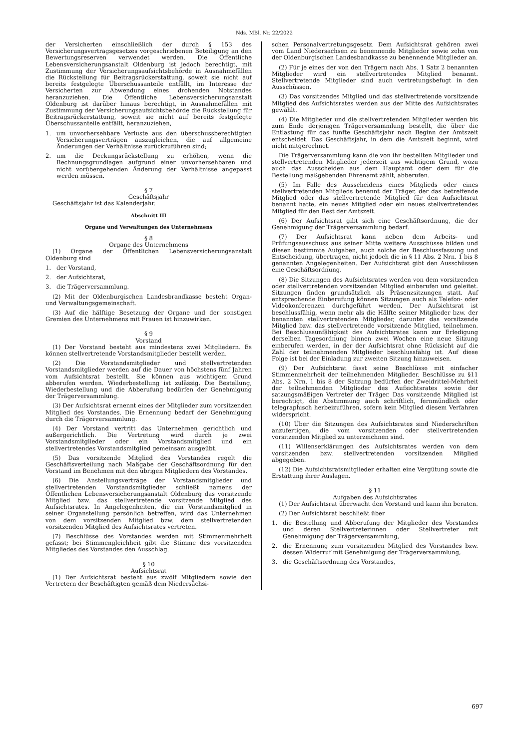Nds. MBl. Nr. 22/2022
der Versicherten einschließlich der durch § 153 des Versicherungsvertragsgesetzes vorgeschriebenen Beteiligung an den Bewertungsreserven verwendet werden. Die Öffentliche Lebensversicherungsanstalt Oldenburg ist jedoch berechtigt, mit Zustimmung der Versicherungsaufsichtsbehörde in Ausnahmefällen die Rückstellung für Beitragsrückerstattung, soweit sie nicht auf bereits festgelegte Überschussanteile entfällt, im Interesse der Versicherten zur Abwendung eines drohenden Notstandes heranzuziehen. Die Öffentliche Lebensversicherungsanstalt Oldenburg ist darüber hinaus berechtigt, in Ausnahmefällen mit Zustimmung der Versicherungsaufsichtsbehörde die Rückstellung für Beitragsrückerstattung, soweit sie nicht auf bereits festgelegte Überschussanteile entfällt, heranzuziehen,
1. um unvorhersehbare Verluste aus den überschussberechtigten Versicherungsverträgen auszugleichen, die auf allgemeine Änderungen der Verhältnisse zurückzuführen sind;
2. um die Deckungsrückstellung zu erhöhen, wenn die Rechnungsgrundlagen aufgrund einer unvorhersehbaren und nicht vorübergehenden Änderung der Verhältnisse angepasst werden müssen.
§ 7
Geschäftsjahr
Geschäftsjahr ist das Kalenderjahr.
Abschnitt III
Organe und Verwaltungen des Unternehmens
§ 8
Organe des Unternehmens
(1) Organe der Öffentlichen Lebensversicherungsanstalt Oldenburg sind
1. der Vorstand,
2. der Aufsichtsrat,
3. die Trägerversammlung.
(2) Mit der Oldenburgischen Landesbrandkasse besteht Organ- und Verwaltungsgemeinschaft.
(3) Auf die hälftige Besetzung der Organe und der sonstigen Gremien des Unternehmens mit Frauen ist hinzuwirken.
§ 9
Vorstand
(1) Der Vorstand besteht aus mindestens zwei Mitgliedern. Es können stellvertretende Vorstandsmitglieder bestellt werden.
(2) Die Vorstandsmitglieder und stellvertretenden Vorstandsmitglieder werden auf die Dauer von höchstens fünf Jahren vom Aufsichtsrat bestellt. Sie können aus wichtigem Grund abberufen werden. Wiederbestellung ist zulässig. Die Bestellung, Wiederbestellung und die Abberufung bedürfen der Genehmigung der Trägerversammlung.
(3) Der Aufsichtsrat ernennt eines der Mitglieder zum vorsitzenden Mitglied des Vorstandes. Die Ernennung bedarf der Genehmigung durch die Trägerversammlung.
(4) Der Vorstand vertritt das Unternehmen gerichtlich und außergerichtlich. Die Vertretung wird durch je zwei Vorstandsmitglieder oder ein Vorstandsmitglied und ein stellvertretendes Vorstandsmitglied gemeinsam ausgeübt.
(5) Das vorsitzende Mitglied des Vorstandes regelt die Geschäftsverteilung nach Maßgabe der Geschäftsordnung für den Vorstand im Benehmen mit den übrigen Mitgliedern des Vorstandes.
(6) Die Anstellungsverträge der Vorstandsmitglieder und stellvertretenden Vorstandsmitglieder schließt namens der Öffentlichen Lebensversicherungsanstalt Oldenburg das vorsitzende Mitglied bzw. das stellvertretende vorsitzende Mitglied des Aufsichtsrates. In Angelegenheiten, die ein Vorstandsmitglied in seiner Organstellung persönlich betreffen, wird das Unternehmen von dem vorsitzenden Mitglied bzw. dem stellvertretenden vorsitzenden Mitglied des Aufsichtsrates vertreten.
(7) Beschlüsse des Vorstandes werden mit Stimmenmehrheit gefasst; bei Stimmengleichheit gibt die Stimme des vorsitzenden Mitgliedes des Vorstandes den Ausschlag.
§ 10
Aufsichtsrat
(1) Der Aufsichtsrat besteht aus zwölf Mitgliedern sowie den Vertretern der Beschäftigten gemäß dem Niedersächsi-
schen Personalvertretungsgesetz. Dem Aufsichtsrat gehören zwei vom Land Niedersachsen zu benennende Mitglieder sowie zehn von der Oldenburgischen Landesbandkasse zu benennende Mitglieder an.
(2) Für je eines der von den Trägern nach Abs. 1 Satz 2 benannten Mitglieder wird ein stellvertretendes Mitglied benannt. Stellvertretende Mitglieder sind auch vertretungsbefugt in den Ausschüssen.
(3) Das vorsitzendes Mitglied und das stellvertretende vorsitzende Mitglied des Aufsichtsrates werden aus der Mitte des Aufsichtsrates gewählt.
(4) Die Mitglieder und die stellvertretenden Mitglieder werden bis zum Ende derjenigen Trägerversammlung bestellt, die über die Entlastung für das fünfte Geschäftsjahr nach Beginn der Amtszeit entscheidet. Das Geschäftsjahr, in dem die Amtszeit beginnt, wird nicht mitgerechnet.
Die Trägerversammlung kann die von ihr bestellten Mitglieder und stellvertretenden Mitglieder jederzeit aus wichtigem Grund, wozu auch das Ausscheiden aus dem Hauptamt oder dem für die Bestellung maßgebenden Ehrenamt zählt, abberufen.
(5) Im Falle des Ausscheidens eines Mitglieds oder eines stellvertretenden Mitglieds benennt der Träger, der das betreffende Mitglied oder das stellvertretende Mitglied für den Aufsichtsrat benannt hatte, ein neues Mitglied oder ein neues stellvertretendes Mitglied für den Rest der Amtszeit.
(6) Der Aufsichtsrat gibt sich eine Geschäftsordnung, die der Genehmigung der Trägerversammlung bedarf.
(7) Der Aufsichtsrat kann neben dem Arbeits- und Prüfungsausschuss aus seiner Mitte weitere Ausschüsse bilden und diesen bestimmte Aufgaben, auch solche der Beschlussfassung und Entscheidung, übertragen, nicht jedoch die in § 11 Abs. 2 Nrn. 1 bis 8 genannten Angelegenheiten. Der Aufsichtsrat gibt den Ausschüssen eine Geschäftsordnung.
(8) Die Sitzungen des Aufsichtsrates werden von dem vorsitzenden oder stellvertretenden vorsitzenden Mitglied einberufen und geleitet. Sitzungen finden grundsätzlich als Präsenzsitzungen statt. Auf entsprechende Einberufung können Sitzungen auch als Telefon- oder Videokonferenzen durchgeführt werden. Der Aufsichtsrat ist beschlussfähig, wenn mehr als die Hälfte seiner Mitglieder bzw. der benannten stellvertretenden Mitglieder, darunter das vorsitzende Mitglied bzw. das stellvertretende vorsitzende Mitglied, teilnehmen. Bei Beschlussunfähigkeit des Aufsichtsrates kann zur Erledigung derselben Tagesordnung binnen zwei Wochen eine neue Sitzung einberufen werden, in der der Aufsichtsrat ohne Rücksicht auf die Zahl der teilnehmenden Mitglieder beschlussfähig ist. Auf diese Folge ist bei der Einladung zur zweiten Sitzung hinzuweisen.
(9) Der Aufsichtsrat fasst seine Beschlüsse mit einfacher Stimmenmehrheit der teilnehmenden Mitglieder. Beschlüsse zu §11 Abs. 2 Nrn. 1 bis 8 der Satzung bedürfen der Zweidrittel-Mehrheit der teilnehmenden Mitglieder des Aufsichtsrates sowie der satzungsmäßigen Vertreter der Träger. Das vorsitzende Mitglied ist berechtigt, die Abstimmung auch schriftlich, fernmündlich oder telegraphisch herbeizuführen, sofern kein Mitglied diesem Verfahren widerspricht.
(10) Über die Sitzungen des Aufsichtsrates sind Niederschriften anzufertigen, die vom vorsitzenden oder stellvertretenden vorsitzenden Mitglied zu unterzeichnen sind.
(11) Willenserklärungen des Aufsichtsrates werden von dem vorsitzenden bzw. stellvertretenden vorsitzenden Mitglied abgegeben.
(12) Die Aufsichtsratsmitglieder erhalten eine Vergütung sowie die Erstattung ihrer Auslagen.
§ 11
Aufgaben des Aufsichtsrates
(1) Der Aufsichtsrat überwacht den Vorstand und kann ihn beraten.
(2) Der Aufsichtsrat beschließt über
1. die Bestellung und Abberufung der Mitglieder des Vorstandes und deren Stellvertreterinnen oder Stellvertreter mit Genehmigung der Trägerversammlung,
2. die Ernennung zum vorsitzenden Mitglied des Vorstandes bzw. dessen Widerruf mit Genehmigung der Trägerversammlung,
3. die Geschäftsordnung des Vorstandes,
697